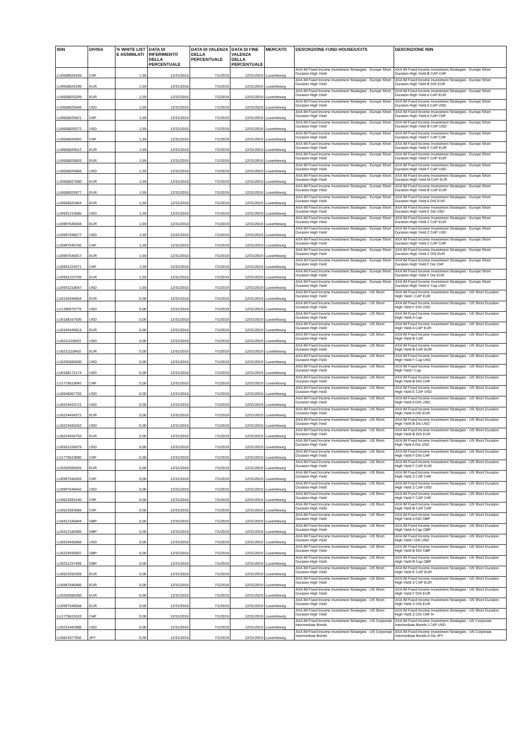| ISIN | DIVISA | % WHITE LIST E ASSIMILATI | DATA DI RIFERIMENTO DELLA PERCENTUALE | DATA DI VALENZA DELLA PERCENTUALE | DATA DI FINE VALENZA DELLA PERCENTUALE | MERCATO | DESCRIZIONE FUND HOUSE/UCITS | DESCRIZIONE ISIN |
| --- | --- | --- | --- | --- | --- | --- | --- | --- |
| LU0658026439 | CHF | 1,59 | 12/31/2018 | 7/1/2019 | 12/31/2019 | Luxembourg | AXA IM Fixed Income Investment Strategies - Europe Short Duration High Yield | AXA IM Fixed Income Investment Strategies - Europe Short Duration High Yield B CAP CHF |
| LU0658026199 | EUR | 1,59 | 12/31/2018 | 7/1/2019 | 12/31/2019 | Luxembourg | AXA IM Fixed Income Investment Strategies - Europe Short Duration High Yield | AXA IM Fixed Income Investment Strategies - Europe Short Duration High Yield B DIS EUR |
| LU0658025209 | EUR | 1,59 | 12/31/2018 | 7/1/2019 | 12/31/2019 | Luxembourg | AXA IM Fixed Income Investment Strategies - Europe Short Duration High Yield | AXA IM Fixed Income Investment Strategies - Europe Short Duration High Yield A CAP EUR |
| LU0658025548 | USD | 1,59 | 12/31/2018 | 7/1/2019 | 12/31/2019 | Luxembourg | AXA IM Fixed Income Investment Strategies - Europe Short Duration High Yield | AXA IM Fixed Income Investment Strategies - Europe Short Duration High Yield A CAP USD |
| LU0658025621 | CHF | 1,59 | 12/31/2018 | 7/1/2019 | 12/31/2019 | Luxembourg | AXA IM Fixed Income Investment Strategies - Europe Short Duration High Yield | AXA IM Fixed Income Investment Strategies - Europe Short Duration High Yield A CAP CHF |
| LU0658026272 | USD | 1,59 | 12/31/2018 | 7/1/2019 | 12/31/2019 | Luxembourg | AXA IM Fixed Income Investment Strategies - Europe Short Duration High Yield | AXA IM Fixed Income Investment Strategies - Europe Short Duration High Yield B CAP USD |
| LU0658026942 | CHF | 1,59 | 12/31/2018 | 7/1/2019 | 12/31/2019 | Luxembourg | AXA IM Fixed Income Investment Strategies - Europe Short Duration High Yield | AXA IM Fixed Income Investment Strategies - Europe Short Duration High Yield F CAP CHF |
| LU0658026512 | EUR | 1,59 | 12/31/2018 | 7/1/2019 | 12/31/2019 | Luxembourg | AXA IM Fixed Income Investment Strategies - Europe Short Duration High Yield | AXA IM Fixed Income Investment Strategies - Europe Short Duration High Yield E CAP EUR |
| LU0658026603 | EUR | 1,59 | 12/31/2018 | 7/1/2019 | 12/31/2019 | Luxembourg | AXA IM Fixed Income Investment Strategies - Europe Short Duration High Yield | AXA IM Fixed Income Investment Strategies - Europe Short Duration High Yield F CAP EUR |
| LU0658026868 | USD | 1,59 | 12/31/2018 | 7/1/2019 | 12/31/2019 | Luxembourg | AXA IM Fixed Income Investment Strategies - Europe Short Duration High Yield | AXA IM Fixed Income Investment Strategies - Europe Short Duration High Yield F CAP USD |
| LU0658027080 | EUR | 1,59 | 12/31/2018 | 7/1/2019 | 12/31/2019 | Luxembourg | AXA IM Fixed Income Investment Strategies - Europe Short Duration High Yield | AXA IM Fixed Income Investment Strategies - Europe Short Duration High Yield M CAP EUR |
| LU0658025977 | EUR | 1,59 | 12/31/2018 | 7/1/2019 | 12/31/2019 | Luxembourg | AXA IM Fixed Income Investment Strategies - Europe Short Duration High Yield | AXA IM Fixed Income Investment Strategies - Europe Short Duration High Yield B CAP EUR |
| LU0658025464 | EUR | 1,59 | 12/31/2018 | 7/1/2019 | 12/31/2019 | Luxembourg | AXA IM Fixed Income Investment Strategies - Europe Short Duration High Yield | AXA IM Fixed Income Investment Strategies - Europe Short Duration High Yield A DIS EUR |
| LU0931210586 | USD | 1,59 | 12/31/2018 | 7/1/2019 | 12/31/2019 | Luxembourg | AXA IM Fixed Income Investment Strategies - Europe Short Duration High Yield | AXA IM Fixed Income Investment Strategies - Europe Short Duration High Yield E Dis USD |
| LU0997545594 | EUR | 1,59 | 12/31/2018 | 7/1/2019 | 12/31/2019 | Luxembourg | AXA IM Fixed Income Investment Strategies - Europe Short Duration High Yield | AXA IM Fixed Income Investment Strategies - Europe Short Duration High Yield Z CAP EUR |
| LU0997545677 | USD | 1,59 | 12/31/2018 | 7/1/2019 | 12/31/2019 | Luxembourg | AXA IM Fixed Income Investment Strategies - Europe Short Duration High Yield | AXA IM Fixed Income Investment Strategies - Europe Short Duration High Yield Z CAP USD |
| LU0997545750 | CHF | 1,59 | 12/31/2018 | 7/1/2019 | 12/31/2019 | Luxembourg | AXA IM Fixed Income Investment Strategies - Europe Short Duration High Yield | AXA IM Fixed Income Investment Strategies - Europe Short Duration High Yield Z CAP CHF |
| LU0997545917 | EUR | 1,59 | 12/31/2018 | 7/1/2019 | 12/31/2019 | Luxembourg | AXA IM Fixed Income Investment Strategies - Europe Short Duration High Yield | AXA IM Fixed Income Investment Strategies - Europe Short Duration High Yield Z DIS EUR |
| LU0931224371 | CHF | 1,59 | 12/31/2018 | 7/1/2019 | 12/31/2019 | Luxembourg | AXA IM Fixed Income Investment Strategies - Europe Short Duration High Yield | AXA IM Fixed Income Investment Strategies - Europe Short Duration High Yield F Dis CHF |
| LU0931222755 | EUR | 1,59 | 12/31/2018 | 7/1/2019 | 12/31/2019 | Luxembourg | AXA IM Fixed Income Investment Strategies - Europe Short Duration High Yield | AXA IM Fixed Income Investment Strategies - Europe Short Duration High Yield F Dis EUR |
| LU0931218647 | USD | 1,59 | 12/31/2018 | 7/1/2019 | 12/31/2019 | Luxembourg | AXA IM Fixed Income Investment Strategies - Europe Short Duration High Yield | AXA IM Fixed Income Investment Strategies - Europe Short Duration High Yield E Cap USD |
| LU0194346564 | EUR | 0,00 | 12/31/2018 | 7/1/2019 | 12/31/2019 | Luxembourg | AXA IM Fixed Income Investment Strategies - US Short Duration High Yield | AXA IM Fixed Income Investment Strategies - US Short Duration High Yield I CAP EUR |
| LU1390070776 | USD | 0,00 | 12/31/2018 | 7/1/2019 | 12/31/2019 | Luxembourg | AXA IM Fixed Income Investment Strategies - US Short Duration High Yield | AXA IM Fixed Income Investment Strategies - US Short Duration High Yield F DIS USD |
| LU0188167505 | USD | 0,00 | 12/31/2018 | 7/1/2019 | 12/31/2019 | Luxembourg | AXA IM Fixed Income Investment Strategies - US Short Duration High Yield | AXA IM Fixed Income Investment Strategies - US Short Duration High Yield A Cap |
| LU0194345913 | EUR | 0,00 | 12/31/2018 | 7/1/2019 | 12/31/2019 | Luxembourg | AXA IM Fixed Income Investment Strategies - US Short Duration High Yield | AXA IM Fixed Income Investment Strategies - US Short Duration High Yield A CAP EUR |
| LU0211118053 | USD | 0,00 | 12/31/2018 | 7/1/2019 | 12/31/2019 | Luxembourg | AXA IM Fixed Income Investment Strategies - US Short Duration High Yield | AXA IM Fixed Income Investment Strategies - US Short Duration High Yield B CAP |
| LU0211118483 | EUR | 0,00 | 12/31/2018 | 7/1/2019 | 12/31/2019 | Luxembourg | AXA IM Fixed Income Investment Strategies - US Short Duration High Yield | AXA IM Fixed Income Investment Strategies - US Short Duration High Yield B CAP EUR |
| LU0292585030 | USD | 0,00 | 12/31/2018 | 7/1/2019 | 12/31/2019 | Luxembourg | AXA IM Fixed Income Investment Strategies - US Short Duration High Yield | AXA IM Fixed Income Investment Strategies - US Short Duration High Yield F Cap USD |
| LU0188172174 | USD | 0,00 | 12/31/2018 | 7/1/2019 | 12/31/2019 | Luxembourg | AXA IM Fixed Income Investment Strategies - US Short Duration High Yield | AXA IM Fixed Income Investment Strategies - US Short Duration High Yield I Cap |
| LU1775618942 | CHF | 0,00 | 12/31/2018 | 7/1/2019 | 12/31/2019 | Luxembourg | AXA IM Fixed Income Investment Strategies - US Short Duration High Yield | AXA IM Fixed Income Investment Strategies - US Short Duration High Yield B DIS CHF |
| LU0546067702 | USD | 0,00 | 12/31/2018 | 7/1/2019 | 12/31/2019 | Luxembourg | AXA IM Fixed Income Investment Strategies - US Short Duration High Yield | AXA IM Fixed Income Investment Strategies - US Short Duration High Yield E CAP USD |
| LU0224433721 | USD | 0,00 | 12/31/2018 | 7/1/2019 | 12/31/2019 | Luxembourg | AXA IM Fixed Income Investment Strategies - US Short Duration High Yield | AXA IM Fixed Income Investment Strategies - US Short Duration High Yield A DIS USD |
| LU0224434372 | EUR | 0,00 | 12/31/2018 | 7/1/2019 | 12/31/2019 | Luxembourg | AXA IM Fixed Income Investment Strategies - US Short Duration High Yield | AXA IM Fixed Income Investment Strategies - US Short Duration High Yield A DIS EUR |
| LU0224435262 | USD | 0,00 | 12/31/2018 | 7/1/2019 | 12/31/2019 | Luxembourg | AXA IM Fixed Income Investment Strategies - US Short Duration High Yield | AXA IM Fixed Income Investment Strategies - US Short Duration High Yield B Dis USD |
| LU0224434703 | EUR | 0,00 | 12/31/2018 | 7/1/2019 | 12/31/2019 | Luxembourg | AXA IM Fixed Income Investment Strategies - US Short Duration High Yield | AXA IM Fixed Income Investment Strategies - US Short Duration High Yield B DIS EUR |
| LU0931226079 | USD | 0,00 | 12/31/2018 | 7/1/2019 | 12/31/2019 | Luxembourg | AXA IM Fixed Income Investment Strategies - US Short Duration High Yield | AXA IM Fixed Income Investment Strategies - US Short Duration High Yield A Dis USD |
| LU1775619080 | CHF | 0,00 | 12/31/2018 | 7/1/2019 | 12/31/2019 | Luxembourg | AXA IM Fixed Income Investment Strategies - US Short Duration High Yield | AXA IM Fixed Income Investment Strategies - US Short Duration High Yield F DIS CHF |
| LU0292585626 | EUR | 0,00 | 12/31/2018 | 7/1/2019 | 12/31/2019 | Luxembourg | AXA IM Fixed Income Investment Strategies - US Short Duration High Yield | AXA IM Fixed Income Investment Strategies - US Short Duration High Yield F CAP EUR |
| LU0997546303 | CHF | 0,00 | 12/31/2018 | 7/1/2019 | 12/31/2019 | Luxembourg | AXA IM Fixed Income Investment Strategies - US Short Duration High Yield | AXA IM Fixed Income Investment Strategies - US Short Duration High Yield Z CAP CHF |
| LU0997546642 | USD | 0,00 | 12/31/2018 | 7/1/2019 | 12/31/2019 | Luxembourg | AXA IM Fixed Income Investment Strategies - US Short Duration High Yield | AXA IM Fixed Income Investment Strategies - US Short Duration High Yield Z CAP USD |
| LU0523283140 | CHF | 0,00 | 12/31/2018 | 7/1/2019 | 12/31/2019 | Luxembourg | AXA IM Fixed Income Investment Strategies - US Short Duration High Yield | AXA IM Fixed Income Investment Strategies - US Short Duration High Yield F CAP CHF |
| LU0523283066 | CHF | 0,00 | 12/31/2018 | 7/1/2019 | 12/31/2019 | Luxembourg | AXA IM Fixed Income Investment Strategies - US Short Duration High Yield | AXA IM Fixed Income Investment Strategies - US Short Duration High Yield B CAP CHF |
| LU0412185844 | GBP | 0,00 | 12/31/2018 | 7/1/2019 | 12/31/2019 | Luxembourg | AXA IM Fixed Income Investment Strategies - US Short Duration High Yield | AXA IM Fixed Income Investment Strategies - US Short Duration High Yield A DIS GBP |
| LU0412185505 | GBP | 0,00 | 12/31/2018 | 7/1/2019 | 12/31/2019 | Luxembourg | AXA IM Fixed Income Investment Strategies - US Short Duration High Yield | AXA IM Fixed Income Investment Strategies - US Short Duration High Yield A Cap GBP |
| LU0224435858 | USD | 0,00 | 12/31/2018 | 7/1/2019 | 12/31/2019 | Luxembourg | AXA IM Fixed Income Investment Strategies - US Short Duration High Yield | AXA IM Fixed Income Investment Strategies - US Short Duration High Yield I DIS USD |
| LU0224435007 | GBP | 0,00 | 12/31/2018 | 7/1/2019 | 12/31/2019 | Luxembourg | AXA IM Fixed Income Investment Strategies - US Short Duration High Yield | AXA IM Fixed Income Investment Strategies - US Short Duration High Yield B DIS GBP |
| LU0211237499 | GBP | 0,00 | 12/31/2018 | 7/1/2019 | 12/31/2019 | Luxembourg | AXA IM Fixed Income Investment Strategies - US Short Duration High Yield | AXA IM Fixed Income Investment Strategies - US Short Duration High Yield B Cap GBP |
| LU0523282928 | EUR | 0,00 | 12/31/2018 | 7/1/2019 | 12/31/2019 | Luxembourg | AXA IM Fixed Income Investment Strategies - US Short Duration High Yield | AXA IM Fixed Income Investment Strategies - US Short Duration High Yield E CAP EUR |
| LU0997546485 | EUR | 0,00 | 12/31/2018 | 7/1/2019 | 12/31/2019 | Luxembourg | AXA IM Fixed Income Investment Strategies - US Short Duration High Yield | AXA IM Fixed Income Investment Strategies - US Short Duration High Yield Z CAP EUR |
| LU0292586350 | EUR | 0,00 | 12/31/2018 | 7/1/2019 | 12/31/2019 | Luxembourg | AXA IM Fixed Income Investment Strategies - US Short Duration High Yield | AXA IM Fixed Income Investment Strategies - US Short Duration High Yield F DIS EUR |
| LU0997546568 | EUR | 0,00 | 12/31/2018 | 7/1/2019 | 12/31/2019 | Luxembourg | AXA IM Fixed Income Investment Strategies - US Short Duration High Yield | AXA IM Fixed Income Investment Strategies - US Short Duration High Yield Z DIS EUR |
| LU1775619163 | CHF | 0,00 | 12/31/2018 | 7/1/2019 | 12/31/2019 | Luxembourg | AXA IM Fixed Income Investment Strategies - US Short Duration High Yield | AXA IM Fixed Income Investment Strategies - US Short Duration High Yield Z DIS CHF H |
| LU0231442988 | USD | 0,00 | 12/31/2018 | 7/1/2019 | 12/31/2019 | Luxembourg | AXA IM Fixed Income Investment Strategies - US Corporate Intermediate Bonds | AXA IM Fixed Income Investment Strategies - US Corporate Intermediate Bonds I CAP USD |
| LU0814377692 | JPY | 0,00 | 12/31/2018 | 7/1/2019 | 12/31/2019 | Luxembourg | AXA IM Fixed Income Investment Strategies - US Corporate Intermediate Bonds | AXA IM Fixed Income Investment Strategies - US Corporate Intermediate Bonds A Dis JPY |